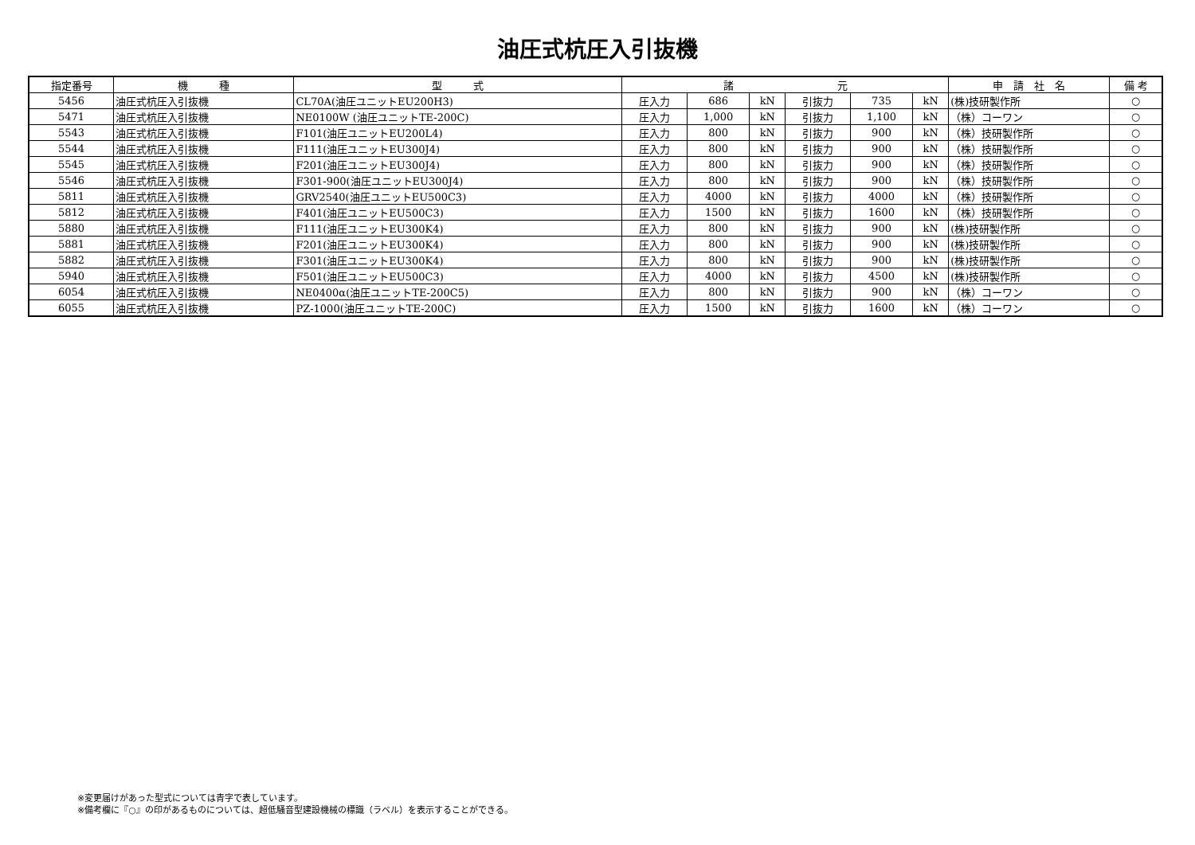油圧式杭圧入引抜機
| 指定番号 | 機 種 | 型 式 | 諸 元 | | | | | | 申 請 社 名 | 備 考 |
| --- | --- | --- | --- | --- | --- | --- | --- | --- | --- | --- |
| 5456 | 油圧式杭圧入引抜機 | CL70A(油圧ユニットEU200H3) | 圧入力 | 686 | kN | 引抜力 | 735 | kN | (株)技研製作所 | ○ |
| 5471 | 油圧式杭圧入引抜機 | NE0100W (油圧ユニットTE-200C) | 圧入力 | 1,000 | kN | 引抜力 | 1,100 | kN | （株）コーワン | ○ |
| 5543 | 油圧式杭圧入引抜機 | F101(油圧ユニットEU200L4) | 圧入力 | 800 | kN | 引抜力 | 900 | kN | （株）技研製作所 | ○ |
| 5544 | 油圧式杭圧入引抜機 | F111(油圧ユニットEU300J4) | 圧入力 | 800 | kN | 引抜力 | 900 | kN | （株）技研製作所 | ○ |
| 5545 | 油圧式杭圧入引抜機 | F201(油圧ユニットEU300J4) | 圧入力 | 800 | kN | 引抜力 | 900 | kN | （株）技研製作所 | ○ |
| 5546 | 油圧式杭圧入引抜機 | F301-900(油圧ユニットEU300J4) | 圧入力 | 800 | kN | 引抜力 | 900 | kN | （株）技研製作所 | ○ |
| 5811 | 油圧式杭圧入引抜機 | GRV2540(油圧ユニットEU500C3) | 圧入力 | 4000 | kN | 引抜力 | 4000 | kN | （株）技研製作所 | ○ |
| 5812 | 油圧式杭圧入引抜機 | F401(油圧ユニットEU500C3) | 圧入力 | 1500 | kN | 引抜力 | 1600 | kN | （株）技研製作所 | ○ |
| 5880 | 油圧式杭圧入引抜機 | F111(油圧ユニットEU300K4) | 圧入力 | 800 | kN | 引抜力 | 900 | kN | (株)技研製作所 | ○ |
| 5881 | 油圧式杭圧入引抜機 | F201(油圧ユニットEU300K4) | 圧入力 | 800 | kN | 引抜力 | 900 | kN | (株)技研製作所 | ○ |
| 5882 | 油圧式杭圧入引抜機 | F301(油圧ユニットEU300K4) | 圧入力 | 800 | kN | 引抜力 | 900 | kN | (株)技研製作所 | ○ |
| 5940 | 油圧式杭圧入引抜機 | F501(油圧ユニットEU500C3) | 圧入力 | 4000 | kN | 引抜力 | 4500 | kN | (株)技研製作所 | ○ |
| 6054 | 油圧式杭圧入引抜機 | NE0400α(油圧ユニットTE-200C5) | 圧入力 | 800 | kN | 引抜力 | 900 | kN | （株）コーワン | ○ |
| 6055 | 油圧式杭圧入引抜機 | PZ-1000(油圧ユニットTE-200C) | 圧入力 | 1500 | kN | 引抜力 | 1600 | kN | （株）コーワン | ○ |
※変更届けがあった型式については青字で表しています。
※備考欄に『○』の印があるものについては、超低騒音型建設機械の標識（ラベル）を表示することができる。